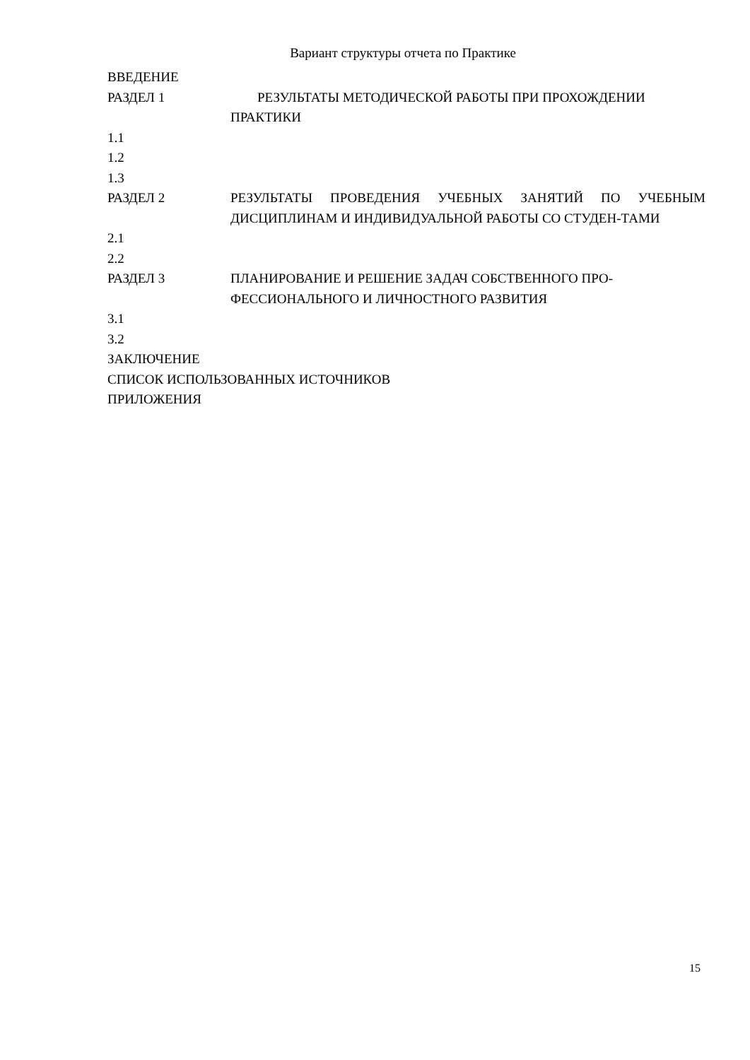Вариант структуры отчета по Практике
ВВЕДЕНИЕ
РАЗДЕЛ 1 РЕЗУЛЬТАТЫ МЕТОДИЧЕСКОЙ РАБОТЫ ПРИ ПРОХОЖДЕНИИ ПРАКТИКИ
1.1
1.2
1.3
РАЗДЕЛ 2 РЕЗУЛЬТАТЫ ПРОВЕДЕНИЯ УЧЕБНЫХ ЗАНЯТИЙ ПО УЧЕБНЫМ ДИСЦИПЛИНАМ И ИНДИВИДУАЛЬНОЙ РАБОТЫ СО СТУДЕН-ТАМИ
2.1
2.2
РАЗДЕЛ 3 ПЛАНИРОВАНИЕ И РЕШЕНИЕ ЗАДАЧ СОБСТВЕННОГО ПРО-ФЕССИОНАЛЬНОГО И ЛИЧНОСТНОГО РАЗВИТИЯ
3.1
3.2
ЗАКЛЮЧЕНИЕ
СПИСОК ИСПОЛЬЗОВАННЫХ ИСТОЧНИКОВ
ПРИЛОЖЕНИЯ
15